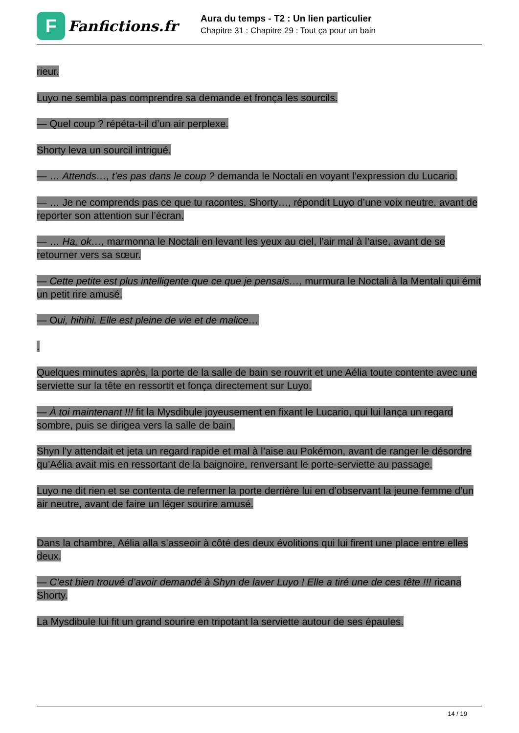F
Fanfictions.fr
Aura du temps - T2 : Un lien particulier
Chapitre 31 : Chapitre 29 : Tout ça pour un bain
rieur.
Luyo ne sembla pas comprendre sa demande et fronça les sourcils.
— Quel coup ? répéta-t-il d’un air perplexe.
Shorty leva un sourcil intrigué.
— … Attends…, t’es pas dans le coup ? demanda le Noctali en voyant l’expression du Lucario.
— … Je ne comprends pas ce que tu racontes, Shorty…, répondit Luyo d’une voix neutre, avant de reporter son attention sur l’écran.
— … Ha, ok…, marmonna le Noctali en levant les yeux au ciel, l’air mal à l’aise, avant de se retourner vers sa sœur.
— Cette petite est plus intelligente que ce que je pensais…, murmura le Noctali à la Mentali qui émit un petit rire amusé.
— Oui, hihihi. Elle est pleine de vie et de malice…
.
Quelques minutes après, la porte de la salle de bain se rouvrit et une Aélia toute contente avec une serviette sur la tête en ressortit et fonça directement sur Luyo.
— À toi maintenant !!! fit la Mysdibule joyeusement en fixant le Lucario, qui lui lança un regard sombre, puis se dirigea vers la salle de bain.
Shyn l’y attendait et jeta un regard rapide et mal à l’aise au Pokémon, avant de ranger le désordre qu’Aélia avait mis en ressortant de la baignoire, renversant le porte-serviette au passage.
Luyo ne dit rien et se contenta de refermer la porte derrière lui en d’observant la jeune femme d’un air neutre, avant de faire un léger sourire amusé.
Dans la chambre, Aélia alla s’asseoir à côté des deux évolitions qui lui firent une place entre elles deux.
— C’est bien trouvé d’avoir demandé à Shyn de laver Luyo ! Elle a tiré une de ces tête !!! ricana Shorty.
La Mysdibule lui fit un grand sourire en tripotant la serviette autour de ses épaules.
14 / 19